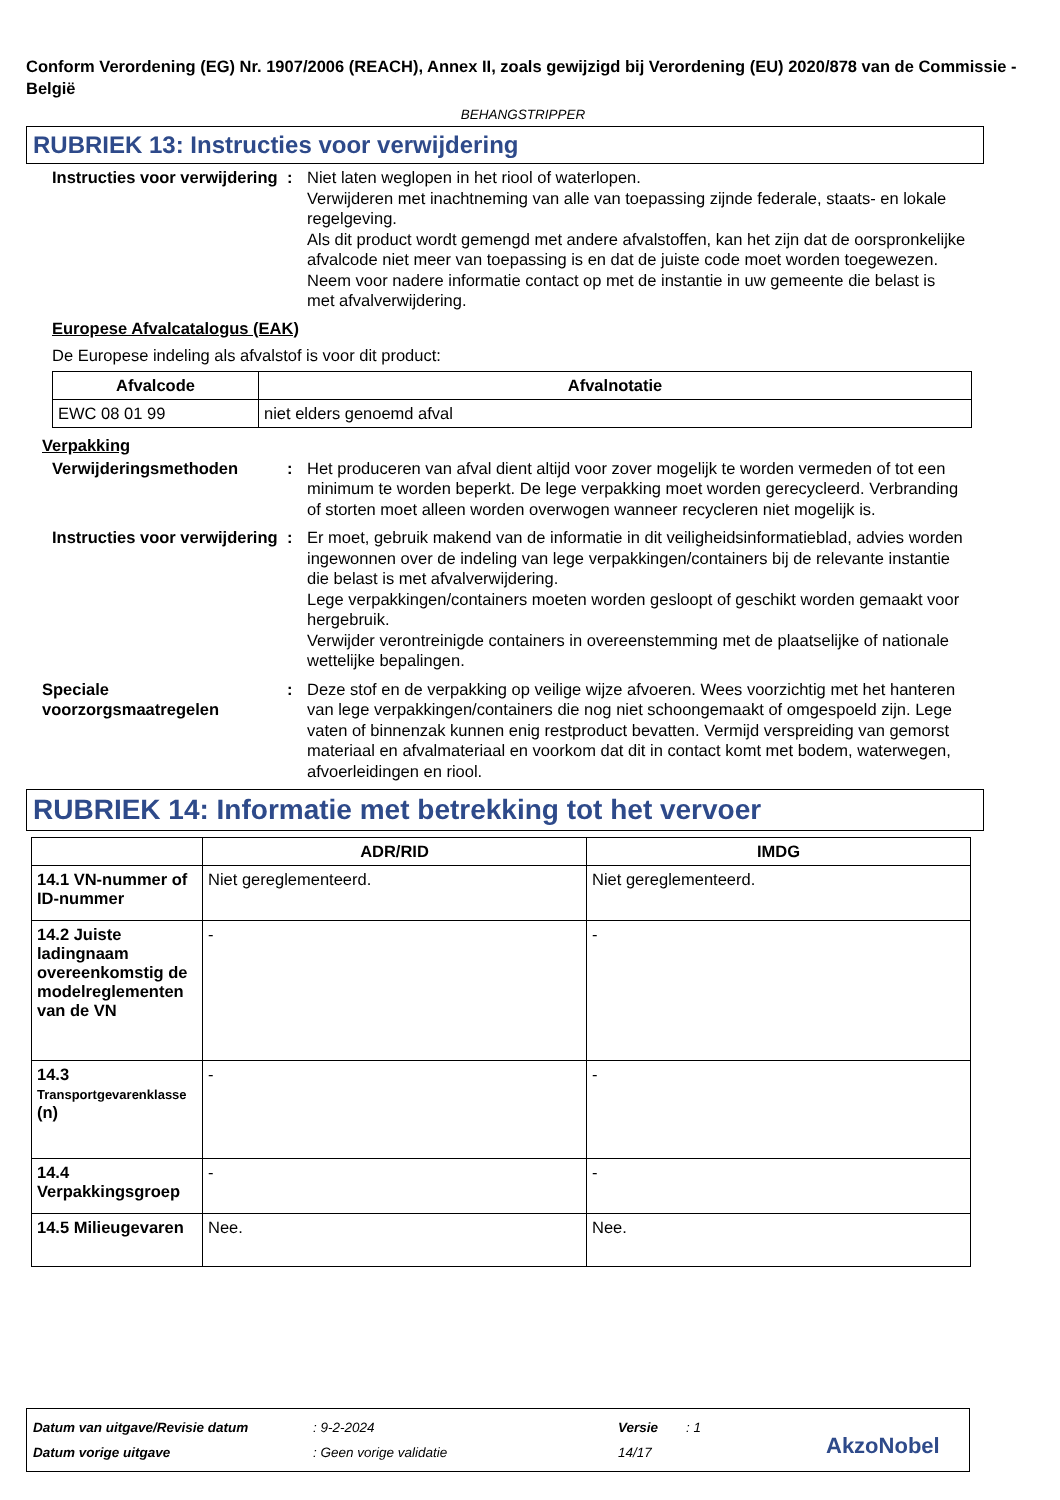Conform Verordening (EG) Nr. 1907/2006 (REACH), Annex II, zoals gewijzigd bij Verordening (EU) 2020/878 van de Commissie - België
BEHANGSTRIPPER
RUBRIEK 13: Instructies voor verwijdering
Instructies voor verwijdering
: Niet laten weglopen in het riool of waterlopen.
Verwijderen met inachtneming van alle van toepassing zijnde federale, staats- en lokale regelgeving.
Als dit product wordt gemengd met andere afvalstoffen, kan het zijn dat de oorspronkelijke afvalcode niet meer van toepassing is en dat de juiste code moet worden toegewezen.
Neem voor nadere informatie contact op met de instantie in uw gemeente die belast is met afvalverwijdering.
Europese Afvalcatalogus (EAK)
De Europese indeling als afvalstof is voor dit product:
| Afvalcode | Afvalnotatie |
| --- | --- |
| EWC 08 01 99 | niet elders genoemd afval |
Verpakking
Verwijderingsmethoden : Het produceren van afval dient altijd voor zover mogelijk te worden vermeden of tot een minimum te worden beperkt. De lege verpakking moet worden gerecycleerd. Verbranding of storten moet alleen worden overwogen wanneer recycleren niet mogelijk is.
Instructies voor verwijdering
: Er moet, gebruik makend van de informatie in dit veiligheidsinformatieblad, advies worden ingewonnen over de indeling van lege verpakkingen/containers bij de relevante instantie die belast is met afvalverwijdering.
Lege verpakkingen/containers moeten worden gesloopt of geschikt worden gemaakt voor hergebruik.
Verwijder verontreinigde containers in overeenstemming met de plaatselijke of nationale wettelijke bepalingen.
Speciale voorzorgsmaatregelen
: Deze stof en de verpakking op veilige wijze afvoeren. Wees voorzichtig met het hanteren van lege verpakkingen/containers die nog niet schoongemaakt of omgespoeld zijn. Lege vaten of binnenzak kunnen enig restproduct bevatten. Vermijd verspreiding van gemorst materiaal en afvalmateriaal en voorkom dat dit in contact komt met bodem, waterwegen, afvoerleidingen en riool.
RUBRIEK 14: Informatie met betrekking tot het vervoer
| | ADR/RID | IMDG |
| --- | --- | --- |
| 14.1 VN-nummer of ID-nummer | Niet gereglementeerd. | Niet gereglementeerd. |
| 14.2 Juiste ladingnaam overeenkomstig de modelreglementen van de VN | - | - |
| 14.3 Transportgevarenklasse (n) | - | - |
| 14.4 Verpakkingsgroep | - | - |
| 14.5 Milieugevaren | Nee. | Nee. |
Datum van uitgave/Revisie datum
Datum vorige uitgave
: 9-2-2024
: Geen vorige validatie
Versie
14/17
: 1
AkzoNobel